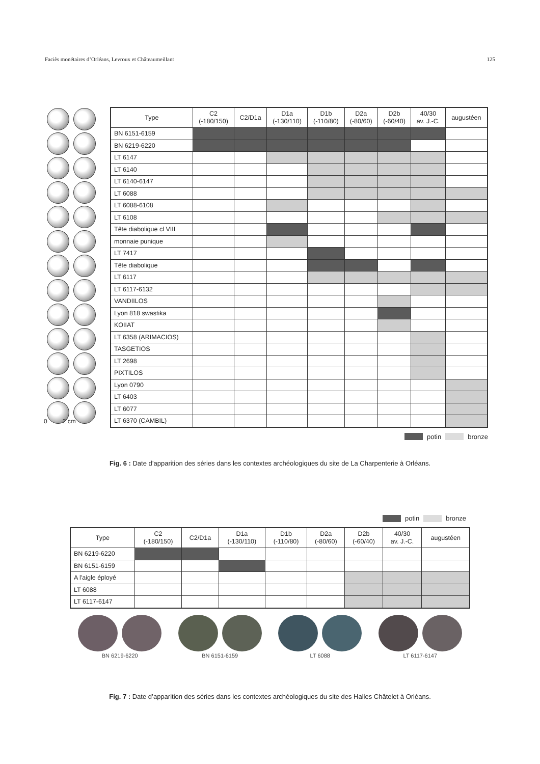Faciès monétaires d’Orléans, Levroux et Châteaumeillant 125
0 2 cm
| Type | C2 (-180/150) | C2/D1a | D1a (-130/110) | D1b (-110/80) | D2a (-80/60) | D2b (-60/40) | 40/30 av. J.-C. | augustéen |
| --- | --- | --- | --- | --- | --- | --- | --- | --- |
| BN 6151-6159 | | | | | | | | |
| BN 6219-6220 | | | | | | | | |
| LT 6147 | | | | | | | | |
| LT 6140 | | | | | | | | |
| LT 6140-6147 | | | | | | | | |
| LT 6088 | | | | | | | | |
| LT 6088-6108 | | | | | | | | |
| LT 6108 | | | | | | | | |
| Tête diabolique cl VIII | | | | | | | | |
| monnaie punique | | | | | | | | |
| LT 7417 | | | | | | | | |
| Tête diabolique | | | | | | | | |
| LT 6117 | | | | | | | | |
| LT 6117-6132 | | | | | | | | |
| VANDIILOS | | | | | | | | |
| Lyon 818 swastika | | | | | | | | |
| KOIIAT | | | | | | | | |
| LT 6358 (ARIMACIOS) | | | | | | | | |
| TASGETIOS | | | | | | | | |
| LT 2698 | | | | | | | | |
| PIXTILOS | | | | | | | | |
| Lyon 0790 | | | | | | | | |
| LT 6403 | | | | | | | | |
| LT 6077 | | | | | | | | |
| LT 6370 (CAMBIL) | | | | | | | | |
potin bronze
Fig. 6 : Date d’apparition des séries dans les contextes archéologiques du site de La Charpenterie à Orléans.
potin bronze
| Type | C2 (-180/150) | C2/D1a | D1a (-130/110) | D1b (-110/80) | D2a (-80/60) | D2b (-60/40) | 40/30 av. J.-C. | augustéen |
| --- | --- | --- | --- | --- | --- | --- | --- | --- |
| BN 6219-6220 | | | | | | | | |
| BN 6151-6159 | | | | | | | | |
| A l'aigle éployé | | | | | | | | |
| LT 6088 | | | | | | | | |
| LT 6117-6147 | | | | | | | | |
BN 6219-6220
BN 6151-6159
LT 6088
LT 6117-6147
Fig. 7 : Date d’apparition des séries dans les contextes archéologiques du site des Halles Châtelet à Orléans.